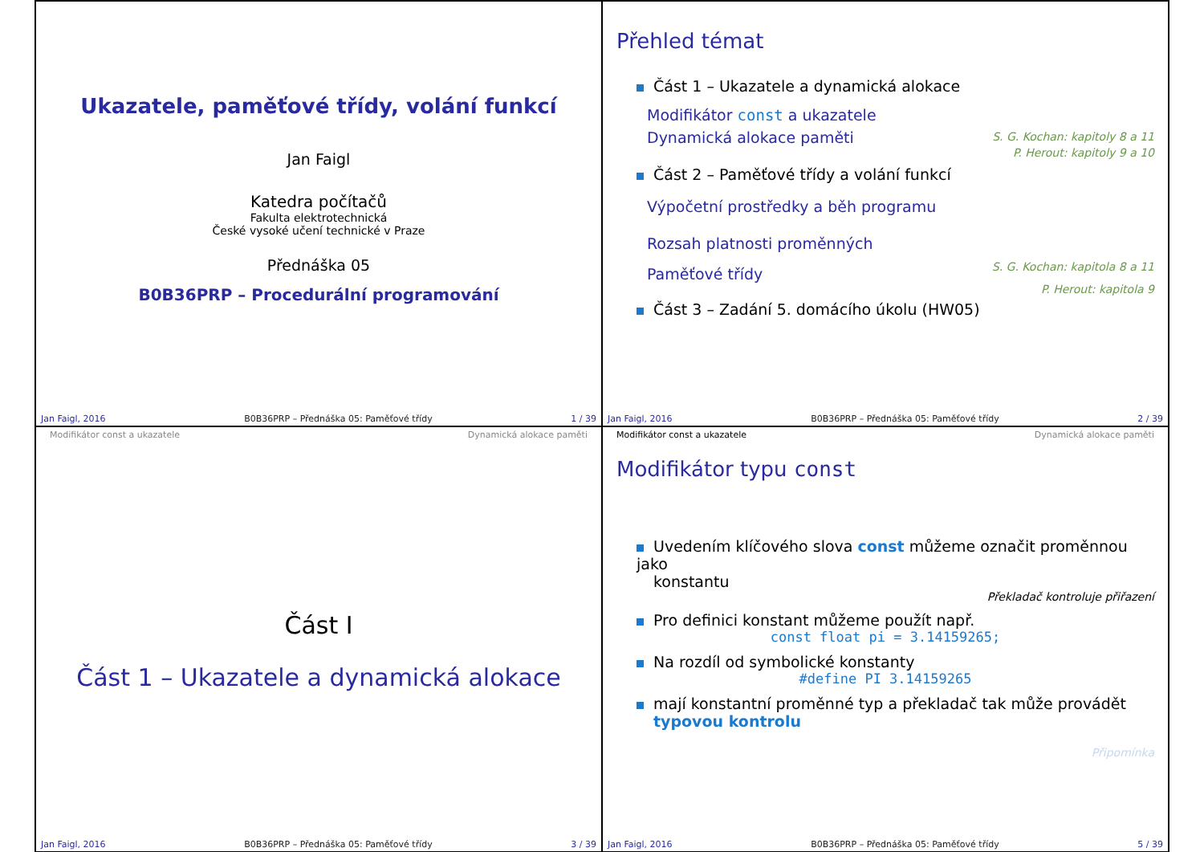Ukazatele, paměťové třídy, volání funkcí
Jan Faigl
Katedra počítačů
Fakulta elektrotechnická
České vysoké učení technické v Praze
Přednáška 05
B0B36PRP – Procedurální programování
Jan Faigl, 2016 B0B36PRP – Přednáška 05: Paměťové třídy 1 / 39
Přehled témat
Část 1 – Ukazatele a dynamická alokace
Modifikátor const a ukazatele
S. G. Kochan: kapitoly 8 a 11
Dynamická alokace paměti
P. Herout: kapitoly 9 a 10
Část 2 – Paměťové třídy a volání funkcí
Výpočetní prostředky a běh programu
Rozsah platnosti proměnných
S. G. Kochan: kapitola 8 a 11
Paměťové třídy
P. Herout: kapitola 9
Část 3 – Zadání 5. domácího úkolu (HW05)
Jan Faigl, 2016 B0B36PRP – Přednáška 05: Paměťové třídy 2 / 39
Modifikátor const a ukazatele Dynamická alokace paměti
Část I
Část 1 – Ukazatele a dynamická alokace
Jan Faigl, 2016 B0B36PRP – Přednáška 05: Paměťové třídy 3 / 39
Modifikátor const a ukazatele Dynamická alokace paměti
Modifikátor typu const
Uvedením klíčového slova const můžeme označit proměnnou jako
konstantu
Překladač kontroluje přiřazení
Pro definici konstant můžeme použít např.
const float pi = 3.14159265;
Na rozdíl od symbolické konstanty
#define PI 3.14159265
mají konstantní proměnné typ a překladač tak může provádět
typovou kontrolu
Připomínka
Jan Faigl, 2016 B0B36PRP – Přednáška 05: Paměťové třídy 5 / 39